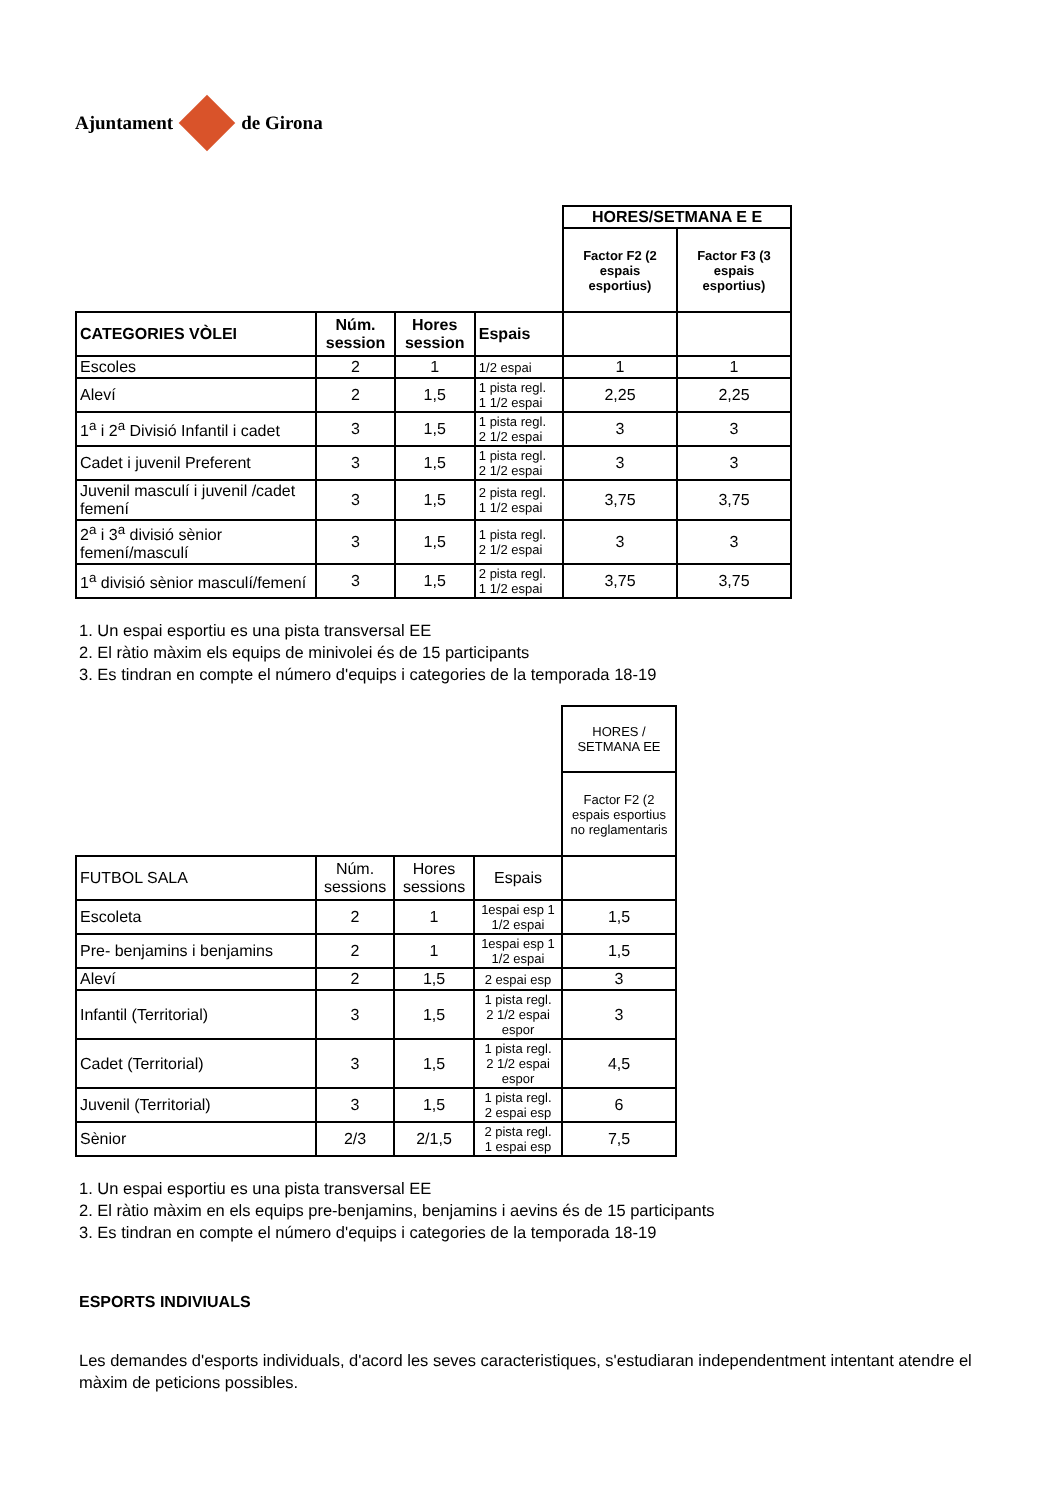Ajuntament
de Girona
| | | | | HORES/SETMANA E E | |
| | | | | Factor F2 (2 espais esportius) | Factor F3 (3 espais esportius) |
| CATEGORIES VÒLEI | Núm. session | Hores session | Espais | | |
| Escoles | 2 | 1 | 1/2 espai | 1 | 1 |
| Aleví | 2 | 1,5 | 1 pista regl. 1 1/2 espai | 2,25 | 2,25 |
| 1<sup>a</sup> i 2<sup>a</sup> Divisió Infantil i cadet | 3 | 1,5 | 1 pista regl. 2 1/2 espai | 3 | 3 |
| Cadet i juvenil Preferent | 3 | 1,5 | 1 pista regl. 2 1/2 espai | 3 | 3 |
| Juvenil masculí i juvenil /cadet femení | 3 | 1,5 | 2 pista regl. 1 1/2 espai | 3,75 | 3,75 |
| 2<sup>a</sup> i 3<sup>a</sup> divisió sènior femení/masculí | 3 | 1,5 | 1 pista regl. 2 1/2 espai | 3 | 3 |
| 1<sup>a</sup> divisió sènior masculí/femení | 3 | 1,5 | 2 pista regl. 1 1/2 espai | 3,75 | 3,75 |
1. Un espai esportiu es una pista transversal EE
2. El ràtio màxim els equips de minivolei és de 15 participants
3. Es tindran en compte el número d'equips i categories de la temporada 18-19
| | | | | HORES / SETMANA EE |
| | | | | Factor F2 (2 espais esportius no reglamentaris |
| FUTBOL SALA | Núm. sessions | Hores sessions | Espais | |
| Escoleta | 2 | 1 | 1espai esp 1 1/2 espai | 1,5 |
| Pre- benjamins i benjamins | 2 | 1 | 1espai esp 1 1/2 espai | 1,5 |
| Aleví | 2 | 1,5 | 2 espai esp | 3 |
| Infantil (Territorial) | 3 | 1,5 | 1 pista regl. 2 1/2 espai espor | 3 |
| Cadet (Territorial) | 3 | 1,5 | 1 pista regl. 2 1/2 espai espor | 4,5 |
| Juvenil (Territorial) | 3 | 1,5 | 1 pista regl. 2 espai esp | 6 |
| Sènior | 2/3 | 2/1,5 | 2 pista regl. 1 espai esp | 7,5 |
1. Un espai esportiu es una pista transversal EE
2. El ràtio màxim en els equips pre-benjamins, benjamins i aevins és de 15 participants
3. Es tindran en compte el número d'equips i categories de la temporada 18-19
ESPORTS INDIVIUALS
Les demandes d'esports individuals, d'acord les seves caracteristiques, s'estudiaran independentment intentant atendre el màxim de peticions possibles.